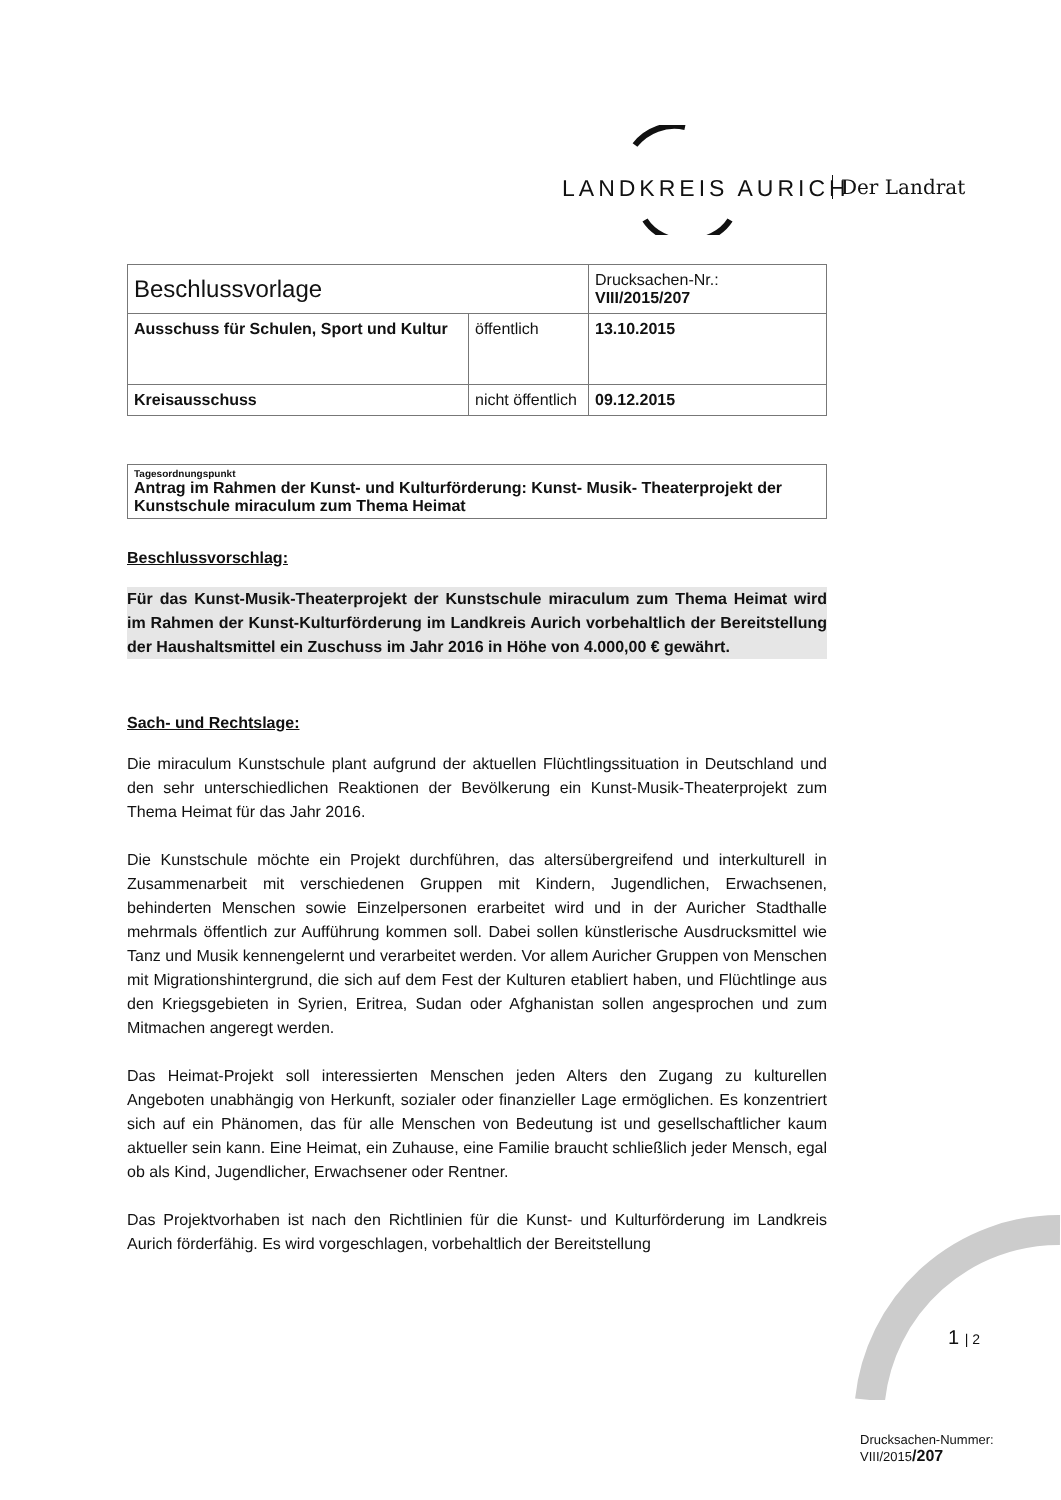LANDKREIS AURICH Der Landrat
| Beschlussvorlage | | Drucksachen-Nr.: VIII/2015/207 |
| Ausschuss für Schulen, Sport und Kultur | öffentlich | 13.10.2015 |
| Kreisausschuss | nicht öffentlich | 09.12.2015 |
Tagesordnungspunkt
Antrag im Rahmen der Kunst- und Kulturförderung: Kunst- Musik- Theaterprojekt der Kunstschule miraculum zum Thema Heimat
Beschlussvorschlag:
Für das Kunst-Musik-Theaterprojekt der Kunstschule miraculum zum Thema Heimat wird im Rahmen der Kunst-Kulturförderung im Landkreis Aurich vorbehaltlich der Bereitstellung der Haushaltsmittel ein Zuschuss im Jahr 2016 in Höhe von 4.000,00 € gewährt.
Sach- und Rechtslage:
Die miraculum Kunstschule plant aufgrund der aktuellen Flüchtlingssituation in Deutschland und den sehr unterschiedlichen Reaktionen der Bevölkerung ein Kunst-Musik-Theaterprojekt zum Thema Heimat für das Jahr 2016.
Die Kunstschule möchte ein Projekt durchführen, das altersübergreifend und interkulturell in Zusammenarbeit mit verschiedenen Gruppen mit Kindern, Jugendlichen, Erwachsenen, behinderten Menschen sowie Einzelpersonen erarbeitet wird und in der Auricher Stadthalle mehrmals öffentlich zur Aufführung kommen soll. Dabei sollen künstlerische Ausdrucksmittel wie Tanz und Musik kennengelernt und verarbeitet werden. Vor allem Auricher Gruppen von Menschen mit Migrationshintergrund, die sich auf dem Fest der Kulturen etabliert haben, und Flüchtlinge aus den Kriegsgebieten in Syrien, Eritrea, Sudan oder Afghanistan sollen angesprochen und zum Mitmachen angeregt werden.
Das Heimat-Projekt soll interessierten Menschen jeden Alters den Zugang zu kulturellen Angeboten unabhängig von Herkunft, sozialer oder finanzieller Lage ermöglichen. Es konzentriert sich auf ein Phänomen, das für alle Menschen von Bedeutung ist und gesellschaftlicher kaum aktueller sein kann. Eine Heimat, ein Zuhause, eine Familie braucht schließlich jeder Mensch, egal ob als Kind, Jugendlicher, Erwachsener oder Rentner.
Das Projektvorhaben ist nach den Richtlinien für die Kunst- und Kulturförderung im Landkreis Aurich förderfähig. Es wird vorgeschlagen, vorbehaltlich der Bereitstellung
1 | 2
Drucksachen-Nummer:
VIII/2015/207